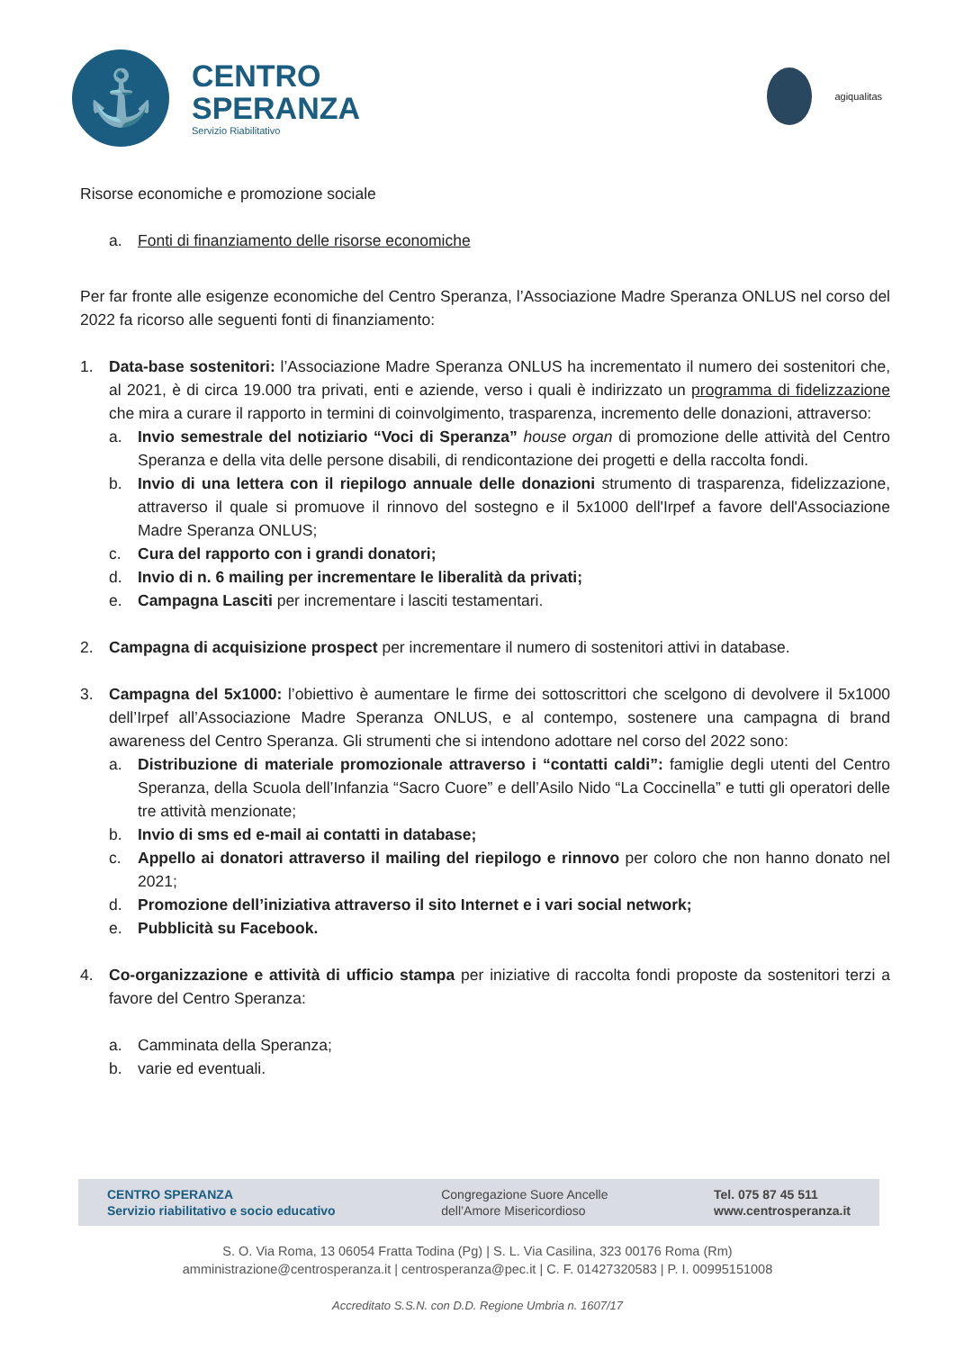⚓
CENTRO
SPERANZA
Servizio Riabilitativo
agiqualitas
Risorse economiche e promozione sociale
a. Fonti di finanziamento delle risorse economiche
Per far fronte alle esigenze economiche del Centro Speranza, l’Associazione Madre Speranza ONLUS nel corso del 2022 fa ricorso alle seguenti fonti di finanziamento:
1. Data-base sostenitori: l’Associazione Madre Speranza ONLUS ha incrementato il numero dei sostenitori che, al 2021, è di circa 19.000 tra privati, enti e aziende, verso i quali è indirizzato un programma di fidelizzazione che mira a curare il rapporto in termini di coinvolgimento, trasparenza, incremento delle donazioni, attraverso:
a. Invio semestrale del notiziario “Voci di Speranza” house organ di promozione delle attività del Centro Speranza e della vita delle persone disabili, di rendicontazione dei progetti e della raccolta fondi.
b. Invio di una lettera con il riepilogo annuale delle donazioni strumento di trasparenza, fidelizzazione, attraverso il quale si promuove il rinnovo del sostegno e il 5x1000 dell'Irpef a favore dell'Associazione Madre Speranza ONLUS;
c. Cura del rapporto con i grandi donatori;
d. Invio di n. 6 mailing per incrementare le liberalità da privati;
e. Campagna Lasciti per incrementare i lasciti testamentari.
2. Campagna di acquisizione prospect per incrementare il numero di sostenitori attivi in database.
3. Campagna del 5x1000: l’obiettivo è aumentare le firme dei sottoscrittori che scelgono di devolvere il 5x1000 dell’Irpef all’Associazione Madre Speranza ONLUS, e al contempo, sostenere una campagna di brand awareness del Centro Speranza. Gli strumenti che si intendono adottare nel corso del 2022 sono:
a. Distribuzione di materiale promozionale attraverso i “contatti caldi”: famiglie degli utenti del Centro Speranza, della Scuola dell’Infanzia “Sacro Cuore” e dell’Asilo Nido “La Coccinella” e tutti gli operatori delle tre attività menzionate;
b. Invio di sms ed e-mail ai contatti in database;
c. Appello ai donatori attraverso il mailing del riepilogo e rinnovo per coloro che non hanno donato nel 2021;
d. Promozione dell’iniziativa attraverso il sito Internet e i vari social network;
e. Pubblicità su Facebook.
4. Co-organizzazione e attività di ufficio stampa per iniziative di raccolta fondi proposte da sostenitori terzi a favore del Centro Speranza:
a. Camminata della Speranza;
b. varie ed eventuali.
CENTRO SPERANZA
Servizio riabilitativo e socio educativo
Congregazione Suore Ancelle
dell’Amore Misericordioso
Tel. 075 87 45 511
www.centrosperanza.it
S. O. Via Roma, 13 06054 Fratta Todina (Pg) | S. L. Via Casilina, 323 00176 Roma (Rm)
amministrazione@centrosperanza.it | centrosperanza@pec.it | C. F. 01427320583 | P. I. 00995151008
Accreditato S.S.N. con D.D. Regione Umbria n. 1607/17